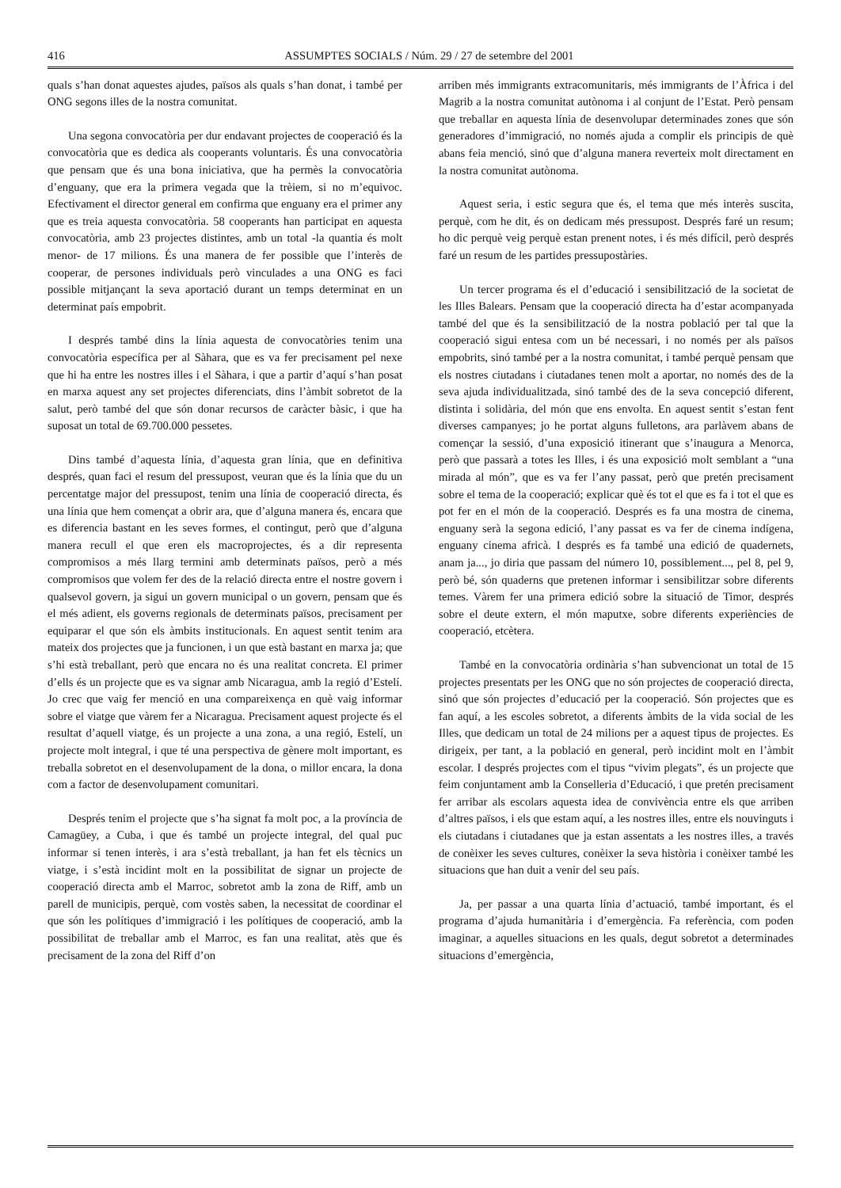416 ASSUMPTES SOCIALS / Núm. 29 / 27 de setembre del 2001
quals s’han donat aquestes ajudes, països als quals s’han donat, i també per ONG segons illes de la nostra comunitat.
Una segona convocatòria per dur endavant projectes de cooperació és la convocatòria que es dedica als cooperants voluntaris. És una convocatòria que pensam que és una bona iniciativa, que ha permès la convocatòria d’enguany, que era la primera vegada que la trèiem, si no m’equivoc. Efectivament el director general em confirma que enguany era el primer any que es treia aquesta convocatòria. 58 cooperants han participat en aquesta convocatòria, amb 23 projectes distintes, amb un total -la quantia és molt menor- de 17 milions. És una manera de fer possible que l’interès de cooperar, de persones individuals però vinculades a una ONG es faci possible mitjançant la seva aportació durant un temps determinat en un determinat país empobrit.
I després també dins la línia aquesta de convocatòries tenim una convocatòria específica per al Sàhara, que es va fer precisament pel nexe que hi ha entre les nostres illes i el Sàhara, i que a partir d’aquí s’han posat en marxa aquest any set projectes diferenciats, dins l’àmbit sobretot de la salut, però també del que són donar recursos de caràcter bàsic, i que ha suposat un total de 69.700.000 pessetes.
Dins també d’aquesta línia, d’aquesta gran línia, que en definitiva després, quan faci el resum del pressupost, veuran que és la línia que du un percentatge major del pressupost, tenim una línia de cooperació directa, és una línia que hem començat a obrir ara, que d’alguna manera és, encara que es diferencia bastant en les seves formes, el contingut, però que d’alguna manera recull el que eren els macroprojectes, és a dir representa compromisos a més llarg termini amb determinats països, però a més compromisos que volem fer des de la relació directa entre el nostre govern i qualsevol govern, ja sigui un govern municipal o un govern, pensam que és el més adient, els governs regionals de determinats països, precisament per equiparar el que són els àmbits institucionals. En aquest sentit tenim ara mateix dos projectes que ja funcionen, i un que està bastant en marxa ja; que s’hi està treballant, però que encara no és una realitat concreta. El primer d’ells és un projecte que es va signar amb Nicaragua, amb la regió d’Estelí. Jo crec que vaig fer menció en una compareixença en què vaig informar sobre el viatge que vàrem fer a Nicaragua. Precisament aquest projecte és el resultat d’aquell viatge, és un projecte a una zona, a una regió, Estelí, un projecte molt integral, i que té una perspectiva de gènere molt important, es treballa sobretot en el desenvolupament de la dona, o millor encara, la dona com a factor de desenvolupament comunitari.
Després tenim el projecte que s’ha signat fa molt poc, a la província de Camagüey, a Cuba, i que és també un projecte integral, del qual puc informar si tenen interès, i ara s’està treballant, ja han fet els tècnics un viatge, i s’està incidint molt en la possibilitat de signar un projecte de cooperació directa amb el Marroc, sobretot amb la zona de Riff, amb un parell de municipis, perquè, com vostès saben, la necessitat de coordinar el que són les polítiques d’immigració i les polítiques de cooperació, amb la possibilitat de treballar amb el Marroc, es fan una realitat, atès que és precisament de la zona del Riff d’on
arriben més immigrants extracomunitaris, més immigrants de l’Àfrica i del Magrib a la nostra comunitat autònoma i al conjunt de l’Estat. Però pensam que treballar en aquesta línia de desenvolupar determinades zones que són generadores d’immigració, no només ajuda a complir els principis de què abans feia menció, sinó que d’alguna manera reverteix molt directament en la nostra comunitat autònoma.
Aquest seria, i estic segura que és, el tema que més interès suscita, perquè, com he dit, és on dedicam més pressupost. Després faré un resum; ho dic perquè veig perquè estan prenent notes, i és més difícil, però després faré un resum de les partides pressupostàries.
Un tercer programa és el d’educació i sensibilització de la societat de les Illes Balears. Pensam que la cooperació directa ha d’estar acompanyada també del que és la sensibilització de la nostra població per tal que la cooperació sigui entesa com un bé necessari, i no només per als països empobrits, sinó també per a la nostra comunitat, i també perquè pensam que els nostres ciutadans i ciutadanes tenen molt a aportar, no només des de la seva ajuda individualitzada, sinó també des de la seva concepció diferent, distinta i solidària, del món que ens envolta. En aquest sentit s’estan fent diverses campanyes; jo he portat alguns fulletons, ara parlàvem abans de començar la sessió, d’una exposició itinerant que s’inaugura a Menorca, però que passarà a totes les Illes, i és una exposició molt semblant a “una mirada al món”, que es va fer l’any passat, però que pretén precisament sobre el tema de la cooperació; explicar què és tot el que es fa i tot el que es pot fer en el món de la cooperació. Després es fa una mostra de cinema, enguany serà la segona edició, l’any passat es va fer de cinema indígena, enguany cinema africà. I després es fa també una edició de quadernets, anam ja..., jo diria que passam del número 10, possiblement..., pel 8, pel 9, però bé, són quaderns que pretenen informar i sensibilitzar sobre diferents temes. Vàrem fer una primera edició sobre la situació de Timor, després sobre el deute extern, el món maputxe, sobre diferents experiències de cooperació, etcètera.
També en la convocatòria ordinària s’han subvencionat un total de 15 projectes presentats per les ONG que no són projectes de cooperació directa, sinó que són projectes d’educació per la cooperació. Són projectes que es fan aquí, a les escoles sobretot, a diferents àmbits de la vida social de les Illes, que dedicam un total de 24 milions per a aquest tipus de projectes. Es dirigeix, per tant, a la població en general, però incidint molt en l’àmbit escolar. I després projectes com el tipus “vivim plegats”, és un projecte que feim conjuntament amb la Conselleria d’Educació, i que pretén precisament fer arribar als escolars aquesta idea de convivència entre els que arriben d’altres països, i els que estam aquí, a les nostres illes, entre els nouvinguts i els ciutadans i ciutadanes que ja estan assentats a les nostres illes, a través de conèixer les seves cultures, conèixer la seva història i conèixer també les situacions que han duit a venir del seu país.
Ja, per passar a una quarta línia d’actuació, també important, és el programa d’ajuda humanitària i d’emergència. Fa referència, com poden imaginar, a aquelles situacions en les quals, degut sobretot a determinades situacions d’emergència,